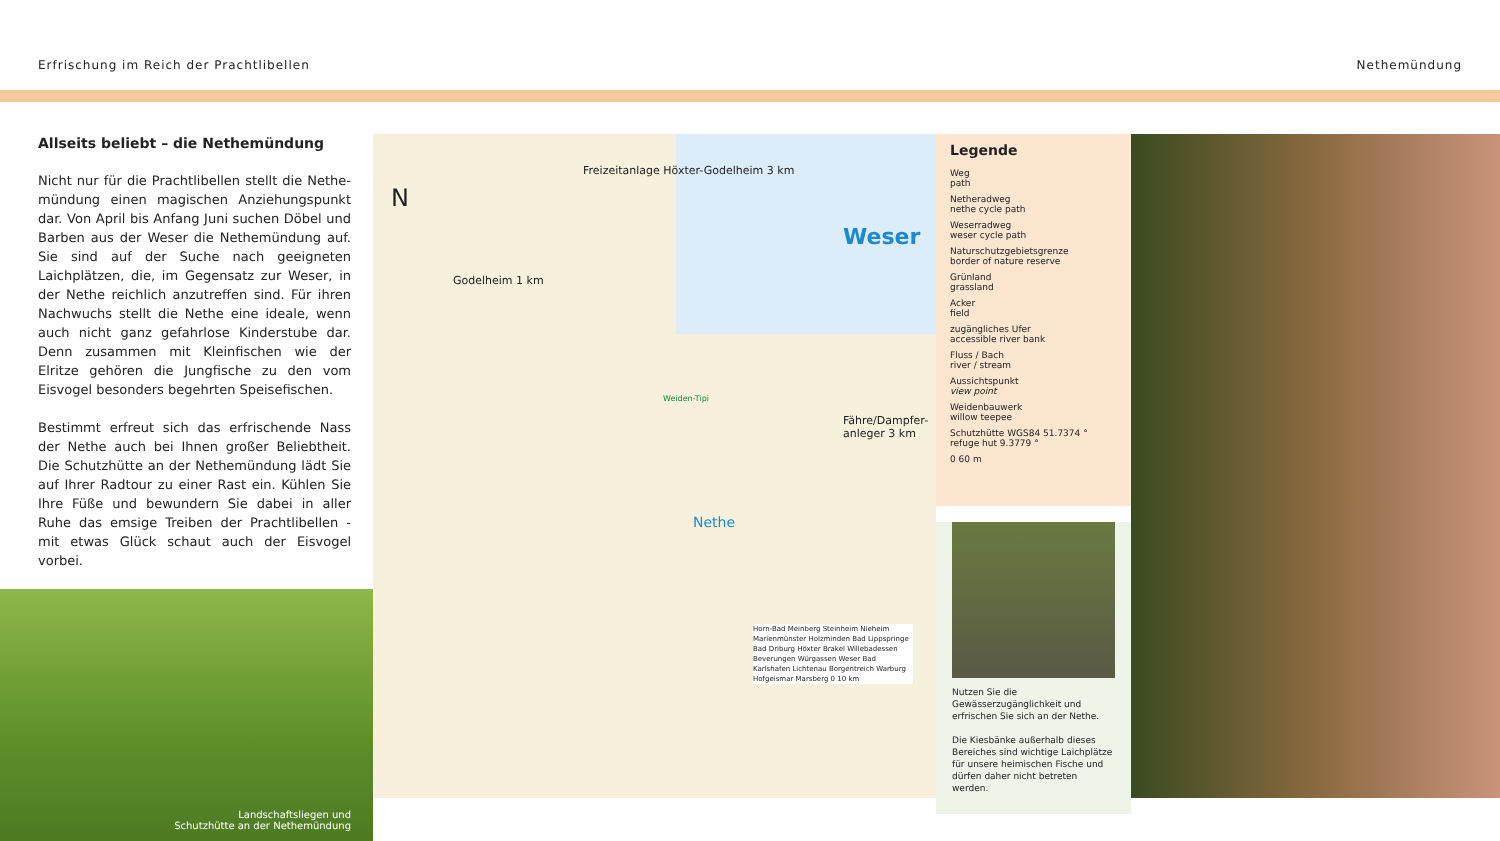Erfrischung im Reich der Prachtlibellen Nethemündung
Allseits beliebt – die Nethemündung
Nicht nur für die Prachtlibellen stellt die Nethe­mündung einen magischen Anziehungspunkt dar. Von April bis Anfang Juni suchen Döbel und Barben aus der Weser die Nethemündung auf. Sie sind auf der Suche nach geeigneten Laichplätzen, die, im Gegensatz zur Weser, in der Nethe reichlich anzutreffen sind. Für ihren Nachwuchs stellt die Nethe eine ideale, wenn auch nicht ganz gefahrlose Kinderstube dar. Denn zusammen mit Kleinfischen wie der Elritze gehören die Jungfische zu den vom Eisvogel besonders begehrten Speisefischen.
Bestimmt erfreut sich das erfrischende Nass der Nethe auch bei Ihnen großer Beliebtheit. Die Schutzhütte an der Nethemündung lädt Sie auf Ihrer Radtour zu einer Rast ein. Kühlen Sie Ihre Füße und bewundern Sie dabei in aller Ruhe das emsige Treiben der Prachtlibellen - mit etwas Glück schaut auch der Eisvogel vorbei.
Landschaftsliegen und
Schutzhütte an der Nethemündung
N
Godelheim 1 km
Freizeitanlage Höxter-Godelheim 3 km
Weser
Fähre/Dampfer-anleger 3 km
Weiden-Tipi
Nethe
Horn-Bad Meinberg Steinheim Nieheim Marienmünster Holzminden Bad Lippspringe Bad Driburg Höxter Brakel Willebadessen Beverungen Würgassen Weser Bad Karlshafen Lichtenau Borgentreich Warburg Hofgeismar Marsberg 0 10 km
Legende
Weg
path
Netheradweg
nethe cycle path
Weserradweg
weser cycle path
Naturschutzgebietsgrenze
border of nature reserve
Grünland
grassland
Acker
field
zugängliches Ufer
accessible river bank
Fluss / Bach
river / stream
Aussichtspunkt
view point
Weidenbauwerk
willow teepee
Schutzhütte WGS84 51.7374 °
refuge hut 9.3779 °
0 60 m
Nutzen Sie die Gewässerzugänglich­keit und erfrischen Sie sich an der Nethe.
Die Kiesbänke außerhalb dieses Bereiches sind wichtige Laichplätze für unsere heimischen Fische und dürfen daher nicht betreten werden.